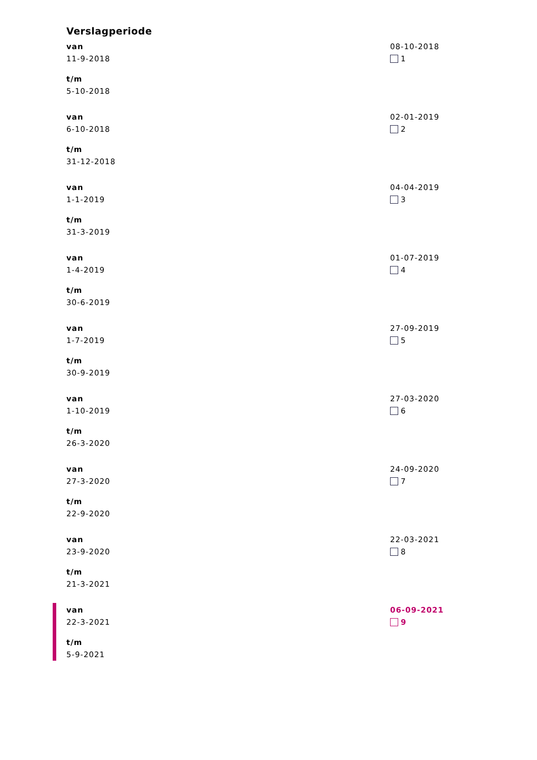Verslagperiode
van
11-9-2018
t/m
5-10-2018
08-10-2018
1
van
6-10-2018
t/m
31-12-2018
02-01-2019
2
van
1-1-2019
t/m
31-3-2019
04-04-2019
3
van
1-4-2019
t/m
30-6-2019
01-07-2019
4
van
1-7-2019
t/m
30-9-2019
27-09-2019
5
van
1-10-2019
t/m
26-3-2020
27-03-2020
6
van
27-3-2020
t/m
22-9-2020
24-09-2020
7
van
23-9-2020
t/m
21-3-2021
22-03-2021
8
van
22-3-2021
t/m
5-9-2021
06-09-2021
9